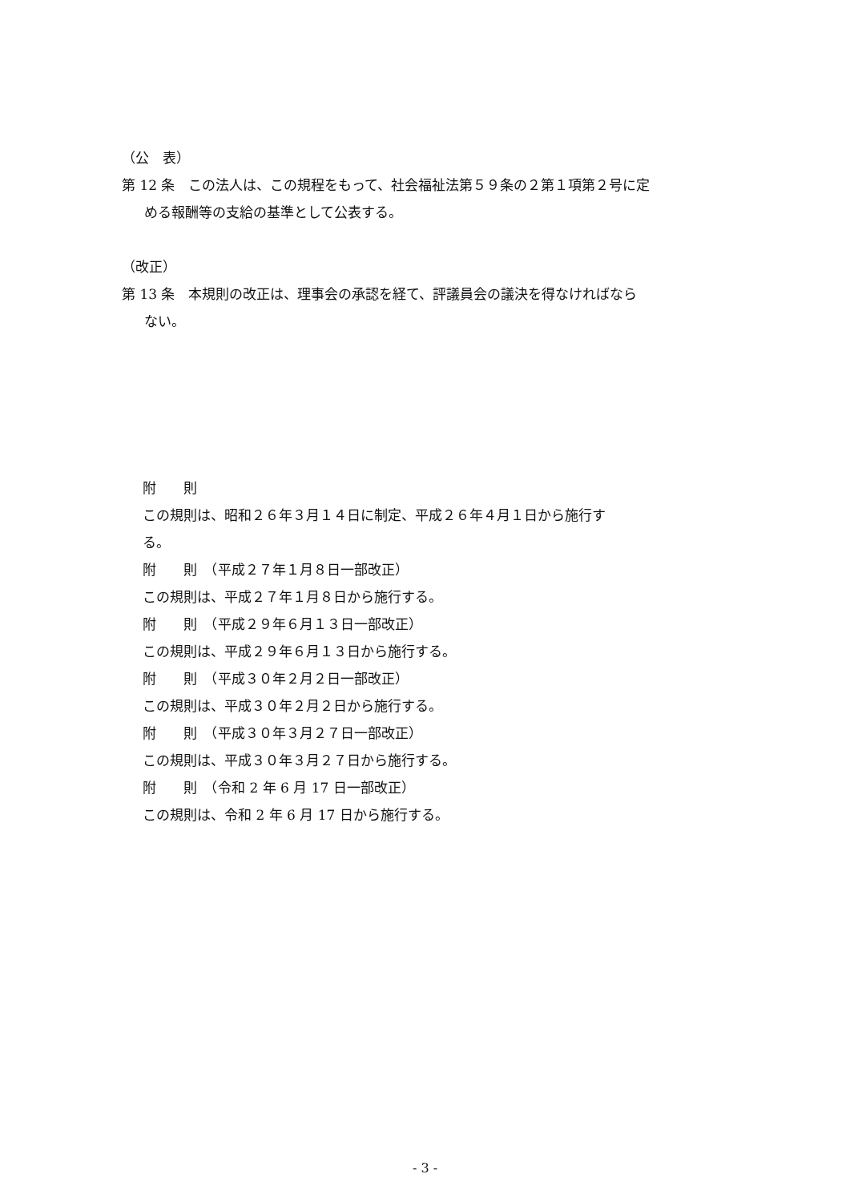（公　表）
第 12 条　この法人は、この規程をもって、社会福祉法第５９条の２第１項第２号に定
める報酬等の支給の基準として公表する。
（改正）
第 13 条　本規則の改正は、理事会の承認を経て、評議員会の議決を得なければなら
ない。
附　　則
この規則は、昭和２６年３月１４日に制定、平成２６年４月１日から施行す
る。
附　　則　（平成２７年１月８日一部改正）
この規則は、平成２７年１月８日から施行する。
附　　則　（平成２９年６月１３日一部改正）
この規則は、平成２９年６月１３日から施行する。
附　　則　（平成３０年２月２日一部改正）
この規則は、平成３０年２月２日から施行する。
附　　則　（平成３０年３月２７日一部改正）
この規則は、平成３０年３月２７日から施行する。
附　　則　（令和 2 年 6 月 17 日一部改正）
この規則は、令和 2 年 6 月 17 日から施行する。
- 3 -